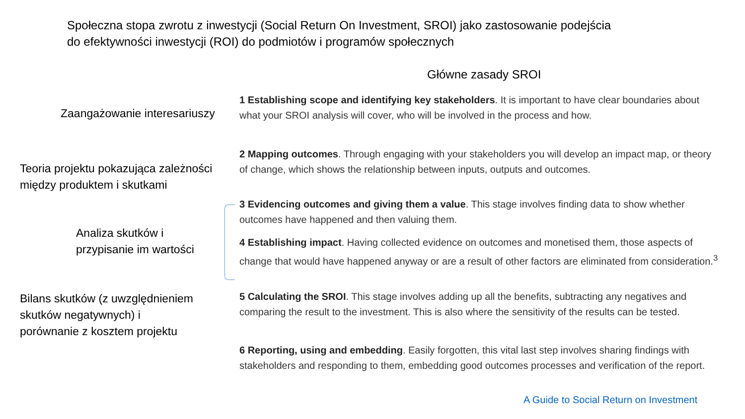Społeczna stopa zwrotu z inwestycji (Social Return On Investment, SROI) jako zastosowanie podejścia do efektywności inwestycji (ROI) do podmiotów i programów społecznych
Główne zasady SROI
Zaangażowanie interesariuszy
1 Establishing scope and identifying key stakeholders. It is important to have clear boundaries about what your SROI analysis will cover, who will be involved in the process and how.
Teoria projektu pokazująca zależności
między produktem i skutkami
2 Mapping outcomes. Through engaging with your stakeholders you will develop an impact map, or theory of change, which shows the relationship between inputs, outputs and outcomes.
Analiza skutków i
przypisanie im wartości
3 Evidencing outcomes and giving them a value. This stage involves finding data to show whether outcomes have happened and then valuing them.
4 Establishing impact. Having collected evidence on outcomes and monetised them, those aspects of change that would have happened anyway or are a result of other factors are eliminated from consideration.<sup>3</sup>
Bilans skutków (z uwzględnieniem
skutków negatywnych) i
porównanie z kosztem projektu
5 Calculating the SROI. This stage involves adding up all the benefits, subtracting any negatives and comparing the result to the investment. This is also where the sensitivity of the results can be tested.
6 Reporting, using and embedding. Easily forgotten, this vital last step involves sharing findings with stakeholders and responding to them, embedding good outcomes processes and verification of the report.
A Guide to Social Return on Investment